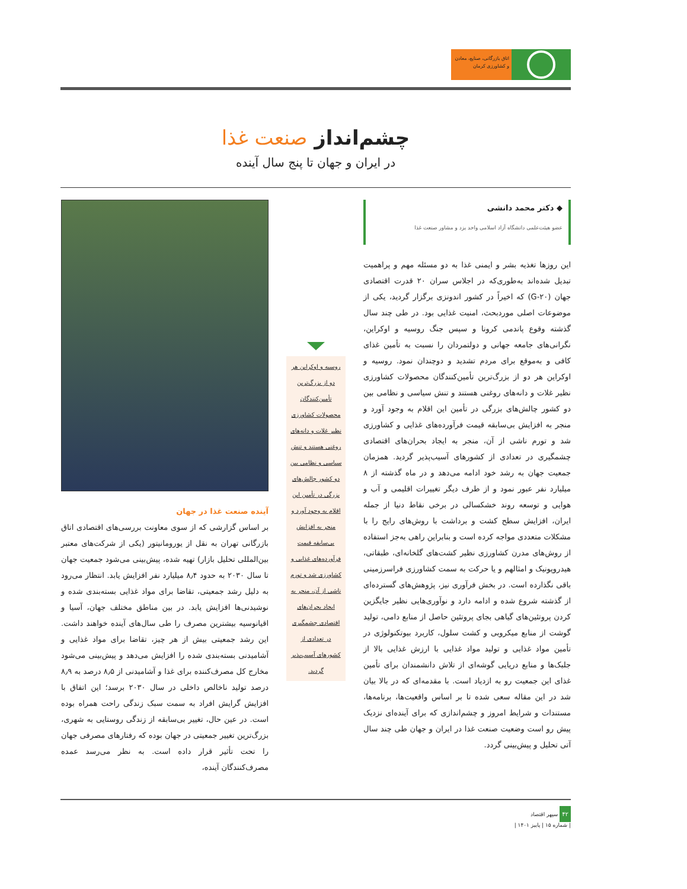اتاق بازرگانی، صنایع، معادن و کشاورزی کرمان
چشم‌انداز صنعت غذا
در ایران و جهان تا پنج سال آینده
◆ دکتر محمد دانشی
عضو هیئت‌علمی دانشگاه آزاد اسلامی واحد یزد و مشاور صنعت غذا
این روزها تغذیه بشر و ایمنی غذا به دو مسئله مهم و پراهمیت تبدیل شده‌اند به‌طوری‌که در اجلاس سران ۲۰ قدرت اقتصادی جهان (G-۲۰) که اخیراً در کشور اندونزی برگزار گردید، یکی از موضوعات اصلی موردبحث، امنیت غذایی بود. در طی چند سال گذشته وقوع پاندمی کرونا و سپس جنگ روسیه و اوکراین، نگرانی‌های جامعه جهانی و دولتمردان را نسبت به تأمین غذای کافی و به‌موقع برای مردم تشدید و دوچندان نمود. روسیه و اوکراین هر دو از بزرگ‌ترین تأمین‌کنندگان محصولات کشاورزی نظیر غلات و دانه‌های روغنی هستند و تنش سیاسی و نظامی بین دو کشور چالش‌های بزرگی در تأمین این اقلام به وجود آورد و منجر به افزایش بی‌سابقه قیمت فرآورده‌های غذایی و کشاورزی شد و تورم ناشی از آن، منجر به ایجاد بحران‌های اقتصادی چشمگیری در تعدادی از کشورهای آسیب‌پذیر گردید. همزمان جمعیت جهان به رشد خود ادامه می‌دهد و در ماه گذشته از ۸ میلیارد نفر عبور نمود و از طرف دیگر تغییرات اقلیمی و آب و هوایی و توسعه روند خشکسالی در برخی نقاط دنیا از جمله ایران، افزایش سطح کشت و برداشت با روش‌های رایج را با مشکلات متعددی مواجه کرده است و بنابراین راهی به‌جز استفاده از روش‌های مدرن کشاورزی نظیر کشت‌های گلخانه‌ای، طبقاتی، هیدروپونیک و امثالهم و یا حرکت به سمت کشاورزی فراسرزمینی باقی نگذارده است. در بخش فرآوری نیز، پژوهش‌های گسترده‌ای از گذشته شروع شده و ادامه دارد و نوآوری‌هایی نظیر جایگزین کردن پروتئین‌های گیاهی بجای پروتئین حاصل از منابع دامی، تولید گوشت از منابع میکروبی و کشت سلول، کاربرد بیوتکنولوژی در تأمین مواد غذایی و تولید مواد غذایی با ارزش غذایی بالا از جلبک‌ها و منابع دریایی گوشه‌ای از تلاش دانشمندان برای تأمین غذای این جمعیت رو به ازدیاد است. با مقدمه‌ای که در بالا بیان شد در این مقاله سعی شده تا بر اساس واقعیت‌ها، برنامه‌ها، مستندات و شرایط امروز و چشم‌اندازی که برای آینده‌ای نزدیک پیش رو است وضعیت صنعت غذا در ایران و جهان طی چند سال آتی تحلیل و پیش‌بینی گردد.
روسیه و اوکراین هر دو از بزرگ‌ترین تأمین‌کنندگان محصولات کشاورزی نظیر غلات و دانه‌های روغنی هستند و تنش سیاسی و نظامی بین دو کشور چالش‌های بزرگی در تأمین این اقلام به وجود آورد و منجر به افزایش بی‌سابقه قیمت فرآورده‌های غذایی و کشاورزی شد و تورم ناشی از آن، منجر به ایجاد بحران‌های اقتصادی چشمگیری در تعدادی از کشورهای آسیب‌پذیر گردید.
آینده صنعت غذا در جهان
بر اساس گزارشی که از سوی معاونت بررسی‌های اقتصادی اتاق بازرگانی تهران به نقل از یورومانیتور (یکی از شرکت‌های معتبر بین‌المللی تحلیل بازار) تهیه شده، پیش‌بینی می‌شود جمعیت جهان تا سال ۲۰۳۰ به حدود ۸٫۴ میلیارد نفر افزایش یابد. انتظار می‌رود به دلیل رشد جمعیتی، تقاضا برای مواد غذایی بسته‌بندی شده و نوشیدنی‌ها افزایش یابد. در بین مناطق مختلف جهان، آسیا و اقیانوسیه بیشترین مصرف را طی سال‌های آینده خواهند داشت. این رشد جمعیتی بیش از هر چیز، تقاضا برای مواد غذایی و آشامیدنی بسته‌بندی شده را افزایش می‌دهد و پیش‌بینی می‌شود مخارج کل مصرف‌کننده برای غذا و آشامیدنی از ۸٫۵ درصد به ۸٫۹ درصد تولید ناخالص داخلی در سال ۲۰۳۰ برسد؛ این اتفاق با افزایش گرایش افراد به سمت سبک زندگی راحت همراه بوده است. در عین حال، تغییر بی‌سابقه از زندگی روستایی به شهری، بزرگ‌ترین تغییر جمعیتی در جهان بوده که رفتارهای مصرفی جهان را تحت تأثیر قرار داده است. به نظر می‌رسد عمده مصرف‌کنندگان آینده،
۴۲ سپهر اقتصاد
| شماره ۱۵ | پاییز ۱۴۰۱ |